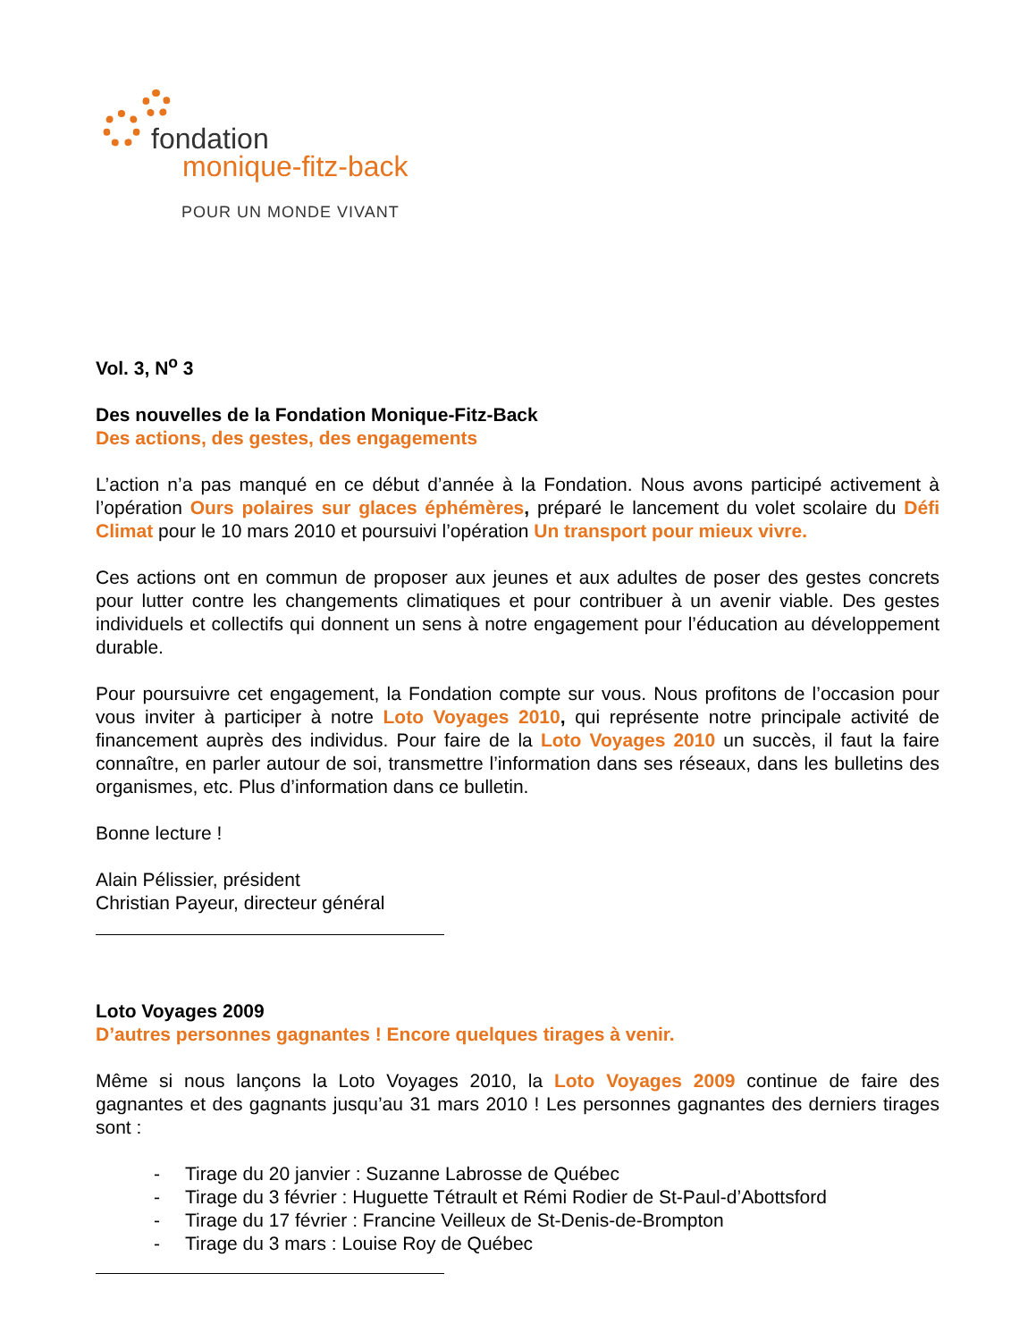fondation
monique-fitz-back
POUR UN MONDE VIVANT
Vol. 3, N<sup>o</sup> 3
Des nouvelles de la Fondation Monique-Fitz-Back
Des actions, des gestes, des engagements
L’action n’a pas manqué en ce début d’année à la Fondation. Nous avons participé activement à l’opération Ours polaires sur glaces éphémères, préparé le lancement du volet scolaire du Défi Climat pour le 10 mars 2010 et poursuivi l’opération Un transport pour mieux vivre.
Ces actions ont en commun de proposer aux jeunes et aux adultes de poser des gestes concrets pour lutter contre les changements climatiques et pour contribuer à un avenir viable. Des gestes individuels et collectifs qui donnent un sens à notre engagement pour l’éducation au développement durable.
Pour poursuivre cet engagement, la Fondation compte sur vous. Nous profitons de l’occasion pour vous inviter à participer à notre Loto Voyages 2010, qui représente notre principale activité de financement auprès des individus. Pour faire de la Loto Voyages 2010 un succès, il faut la faire connaître, en parler autour de soi, transmettre l’information dans ses réseaux, dans les bulletins des organismes, etc. Plus d’information dans ce bulletin.
Bonne lecture !
Alain Pélissier, président
Christian Payeur, directeur général
Loto Voyages 2009
D’autres personnes gagnantes ! Encore quelques tirages à venir.
Même si nous lançons la Loto Voyages 2010, la Loto Voyages 2009 continue de faire des gagnantes et des gagnants jusqu’au 31 mars 2010 ! Les personnes gagnantes des derniers tirages sont :
- Tirage du 20 janvier : Suzanne Labrosse de Québec
- Tirage du 3 février : Huguette Tétrault et Rémi Rodier de St-Paul-d’Abottsford
- Tirage du 17 février : Francine Veilleux de St-Denis-de-Brompton
- Tirage du 3 mars : Louise Roy de Québec